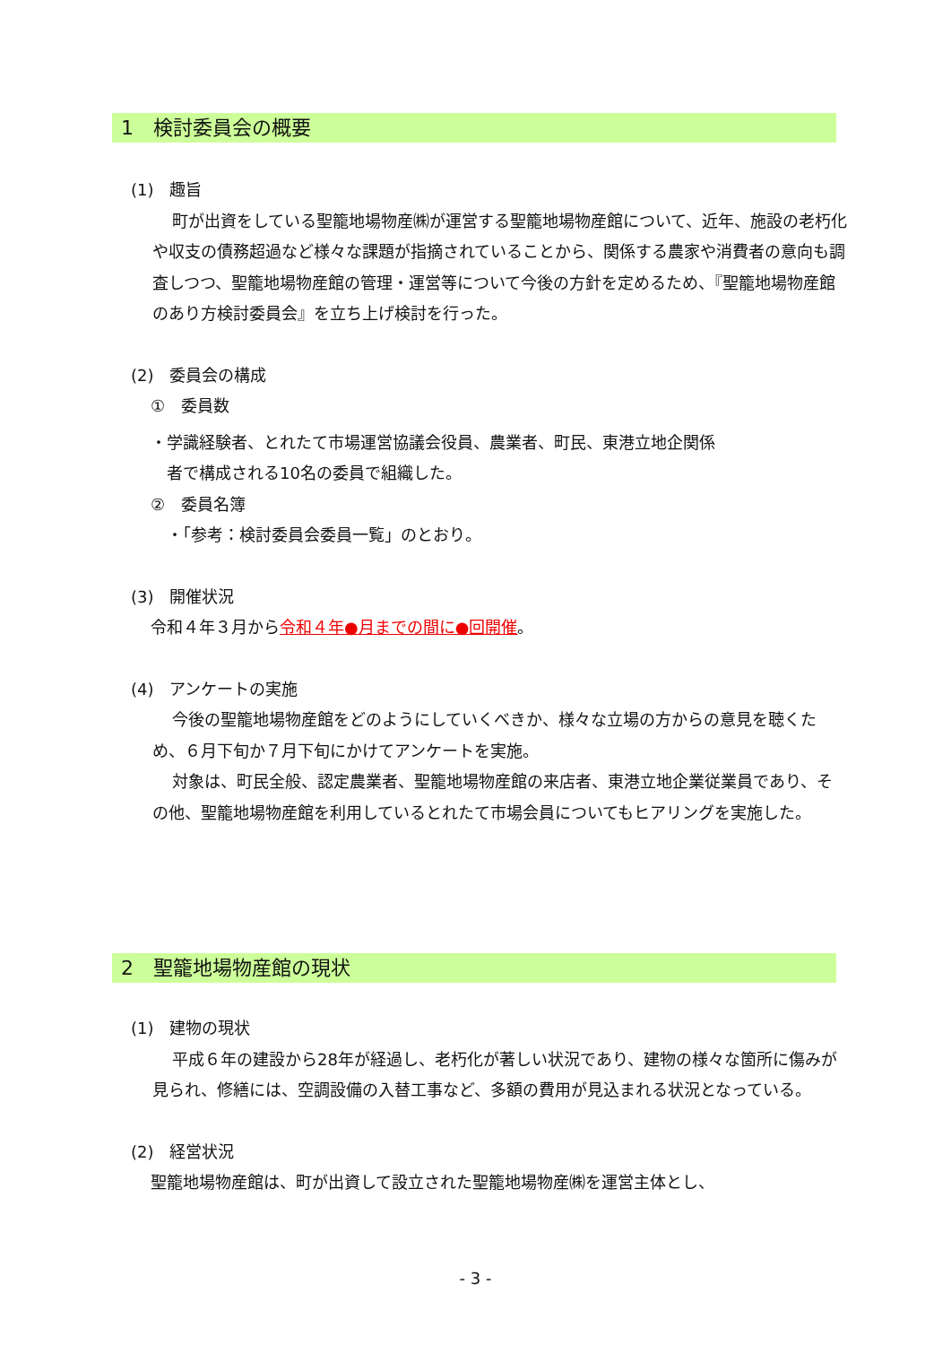1　検討委員会の概要
(1)　趣旨
町が出資をしている聖籠地場物産㈱が運営する聖籠地場物産館について、近年、施設の老朽化や収支の債務超過など様々な課題が指摘されていることから、関係する農家や消費者の意向も調査しつつ、聖籠地場物産館の管理・運営等について今後の方針を定めるため、『聖籠地場物産館のあり方検討委員会』を立ち上げ検討を行った。
(2)　委員会の構成
①　委員数
・学識経験者、とれたて市場運営協議会役員、農業者、町民、東港立地企関係
　者で構成される10名の委員で組織した。
②　委員名簿
　・「参考：検討委員会委員一覧」のとおり。
(3)　開催状況
令和４年３月から令和４年●月までの間に●回開催。
(4)　アンケートの実施
今後の聖籠地場物産館をどのようにしていくべきか、様々な立場の方からの意見を聴くため、６月下旬か７月下旬にかけてアンケートを実施。
対象は、町民全般、認定農業者、聖籠地場物産館の来店者、東港立地企業従業員であり、その他、聖籠地場物産館を利用しているとれたて市場会員についてもヒアリングを実施した。
2　聖籠地場物産館の現状
(1)　建物の現状
平成６年の建設から28年が経過し、老朽化が著しい状況であり、建物の様々な箇所に傷みが見られ、修繕には、空調設備の入替工事など、多額の費用が見込まれる状況となっている。
(2)　経営状況
聖籠地場物産館は、町が出資して設立された聖籠地場物産㈱を運営主体とし、
- 3 -